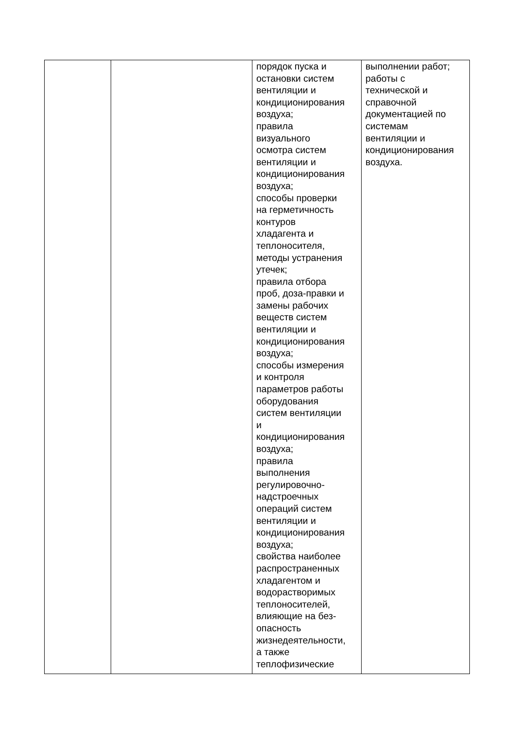| | | порядок пуска и остановки систем вентиляции и кондиционирования воздуха; правила визуального осмотра систем вентиляции и кондиционирования воздуха; способы проверки на герметичность контуров хладагента и теплоносителя, методы устранения утечек; правила отбора проб, доза-правки и замены рабочих веществ систем вентиляции и кондиционирования воздуха; способы измерения и контроля параметров работы оборудования систем вентиляции и кондиционирования воздуха; правила выполнения регулировочно- надстроечных операций систем вентиляции и кондиционирования воздуха; свойства наиболее распространенных хладагентом и водорастворимых теплоносителей, влияющие на без- опасность жизнедеятельности, а также теплофизические | выполнении работ; работы с технической и справочной документацией по системам вентиляции и кондиционирования воздуха. |